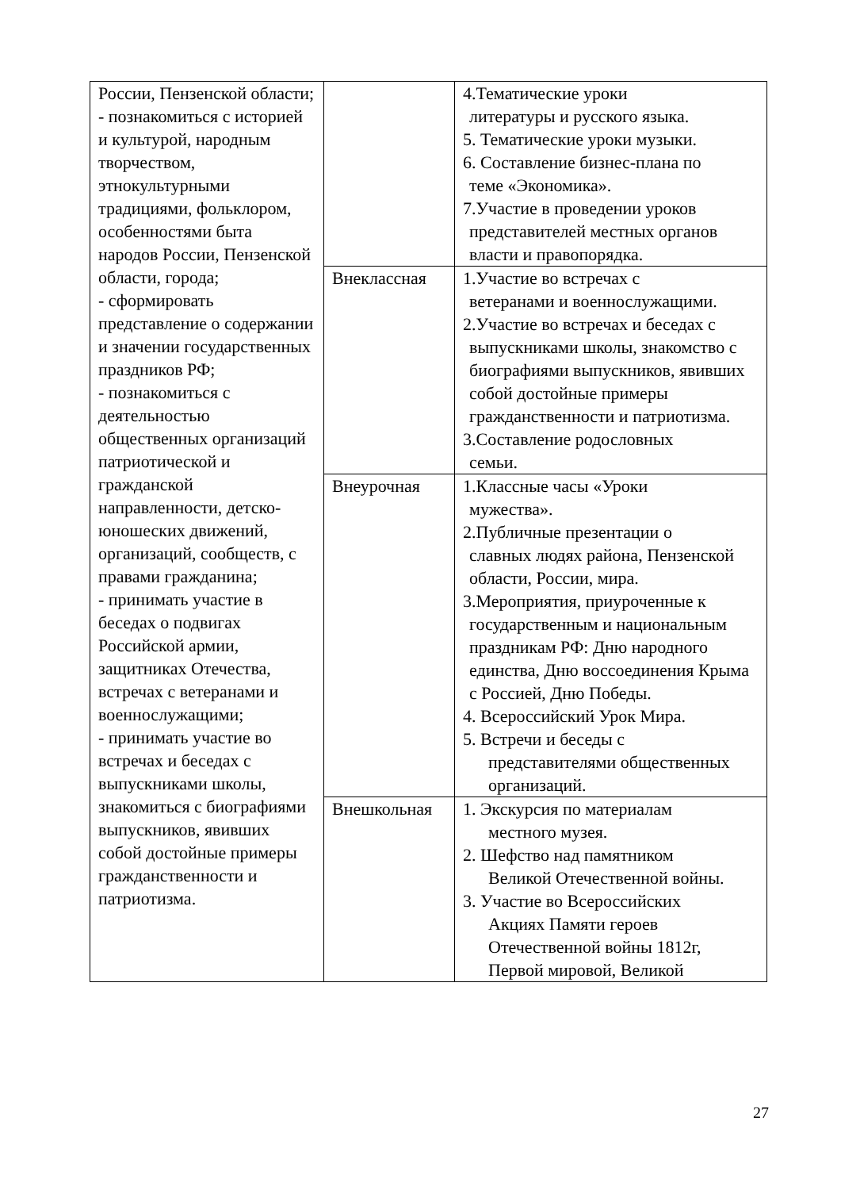| России, Пензенской области; - познакомиться с историей и культурой, народным творчеством, этнокультурными традициями, фольклором, особенностями быта народов России, Пензенской области, города; - сформировать представление о содержании и значении государственных праздников РФ; - познакомиться с деятельностью общественных организаций патриотической и гражданской направленности, детско-юношеских движений, организаций, сообществ, с правами гражданина; - принимать участие в беседах о подвигах Российской армии, защитниках Отечества, встречах с ветеранами и военнослужащими; - принимать участие во встречах и беседах с выпускниками школы, знакомиться с биографиями выпускников, явивших собой достойные примеры гражданственности и патриотизма. | | 4.Тематические уроки литературы и русского языка. 5. Тематические уроки музыки. 6. Составление бизнес-плана по теме «Экономика». 7.Участие в проведении уроков представителей местных органов власти и правопорядка. |
| | Внеклассная | 1.Участие во встречах с ветеранами и военнослужащими. 2.Участие во встречах и беседах с выпускниками школы, знакомство с биографиями выпускников, явивших собой достойные примеры гражданственности и патриотизма. 3.Составление родословных семьи. |
| | Внеурочная | 1.Классные часы «Уроки мужества». 2.Публичные презентации о славных людях района, Пензенской области, России, мира. 3.Мероприятия, приуроченные к государственным и национальным праздникам РФ: Дню народного единства, Дню воссоединения Крыма с Россией, Дню Победы. 4. Всероссийский Урок Мира. 5. Встречи и беседы с представителями общественных организаций. |
| | Внешкольная | 1. Экскурсия по материалам местного музея. 2. Шефство над памятником Великой Отечественной войны. 3. Участие во Всероссийских Акциях Памяти героев Отечественной войны 1812г, Первой мировой, Великой |
27